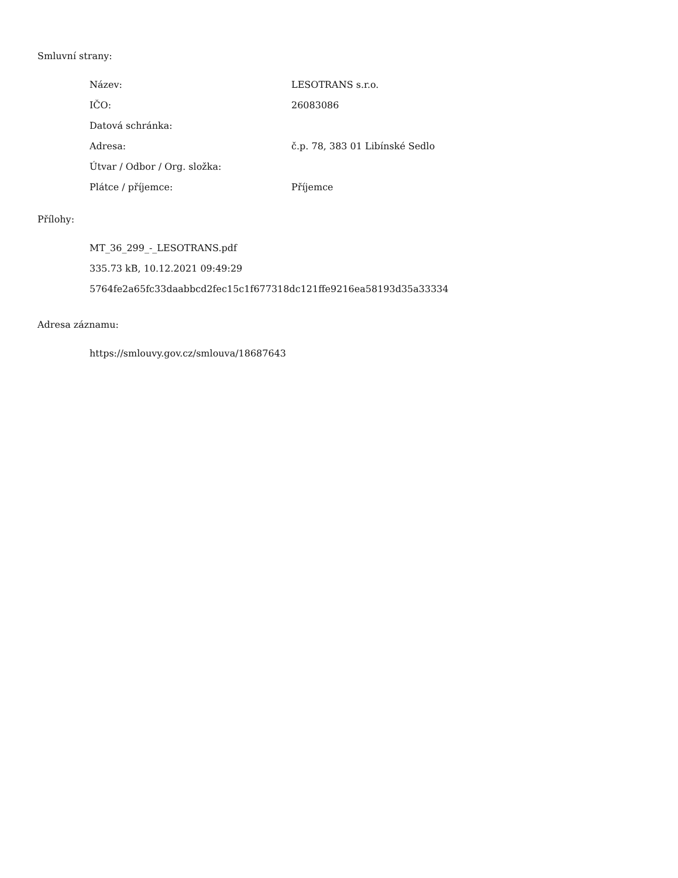Smluvní strany:
| Název: | LESOTRANS s.r.o. |
| IČO: | 26083086 |
| Datová schránka: | |
| Adresa: | č.p. 78, 383 01 Libínské Sedlo |
| Útvar / Odbor / Org. složka: | |
| Plátce / příjemce: | Příjemce |
Přílohy:
MT_36_299_-_LESOTRANS.pdf
335.73 kB, 10.12.2021 09:49:29
5764fe2a65fc33daabbcd2fec15c1f677318dc121ffe9216ea58193d35a33334
Adresa záznamu:
https://smlouvy.gov.cz/smlouva/18687643